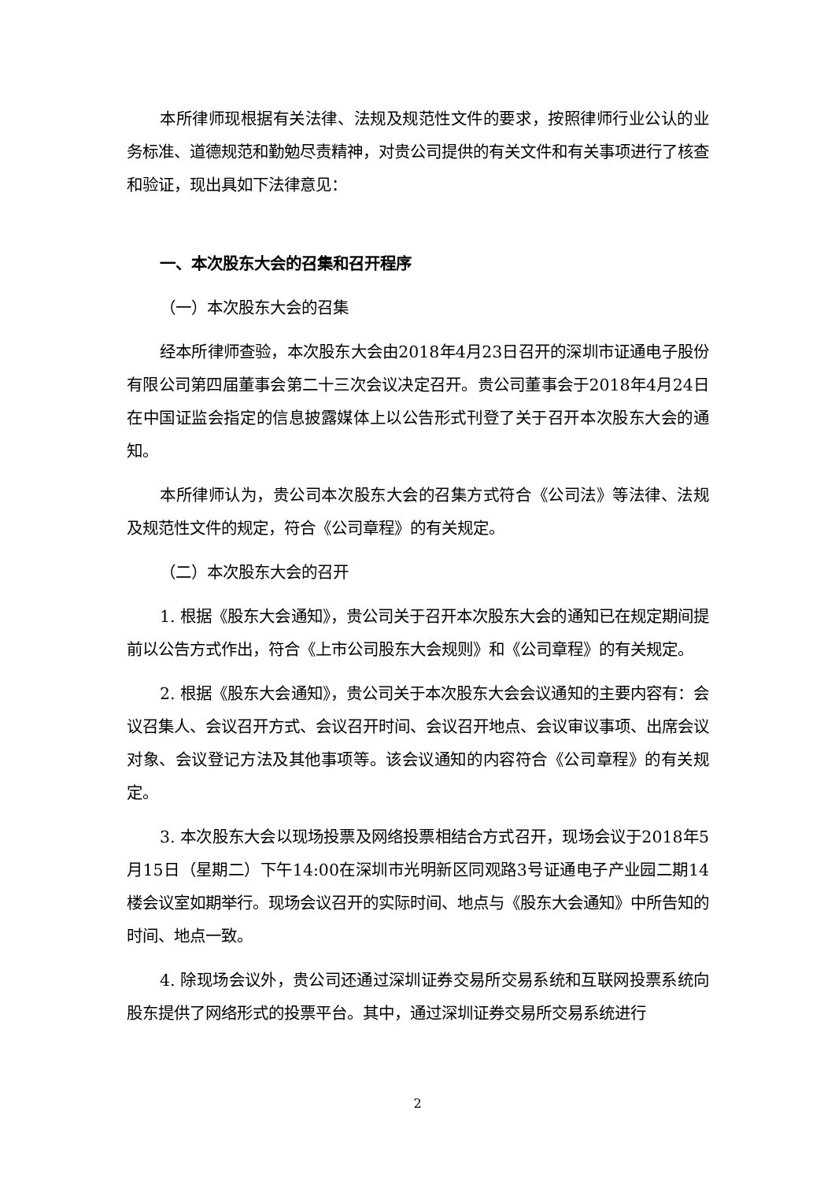本所律师现根据有关法律、法规及规范性文件的要求，按照律师行业公认的业务标准、道德规范和勤勉尽责精神，对贵公司提供的有关文件和有关事项进行了核查和验证，现出具如下法律意见：
一、本次股东大会的召集和召开程序
（一）本次股东大会的召集
经本所律师查验，本次股东大会由2018年4月23日召开的深圳市证通电子股份有限公司第四届董事会第二十三次会议决定召开。贵公司董事会于2018年4月24日在中国证监会指定的信息披露媒体上以公告形式刊登了关于召开本次股东大会的通知。
本所律师认为，贵公司本次股东大会的召集方式符合《公司法》等法律、法规及规范性文件的规定，符合《公司章程》的有关规定。
（二）本次股东大会的召开
1. 根据《股东大会通知》，贵公司关于召开本次股东大会的通知已在规定期间提前以公告方式作出，符合《上市公司股东大会规则》和《公司章程》的有关规定。
2. 根据《股东大会通知》，贵公司关于本次股东大会会议通知的主要内容有：会议召集人、会议召开方式、会议召开时间、会议召开地点、会议审议事项、出席会议对象、会议登记方法及其他事项等。该会议通知的内容符合《公司章程》的有关规定。
3. 本次股东大会以现场投票及网络投票相结合方式召开，现场会议于2018年5月15日（星期二）下午14:00在深圳市光明新区同观路3号证通电子产业园二期14楼会议室如期举行。现场会议召开的实际时间、地点与《股东大会通知》中所告知的时间、地点一致。
4. 除现场会议外，贵公司还通过深圳证券交易所交易系统和互联网投票系统向股东提供了网络形式的投票平台。其中，通过深圳证券交易所交易系统进行
2